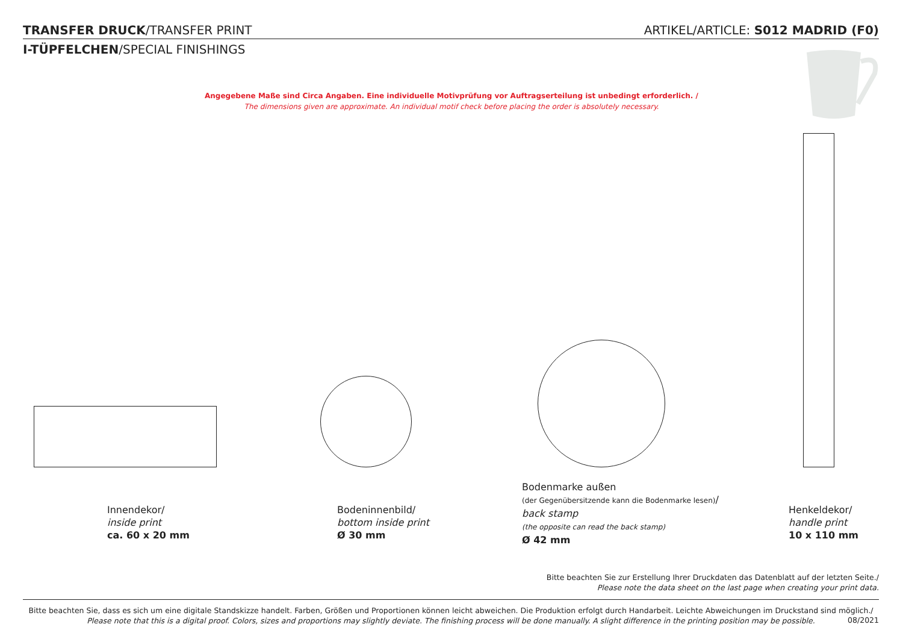TRANSFER DRUCK/TRANSFER PRINT ARTIKEL/ARTICLE: S012 MADRID (F0)
I-TÜPFELCHEN/SPECIAL FINISHINGS
Angegebene Maße sind Circa Angaben. Eine individuelle Motivprüfung vor Auftragserteilung ist unbedingt erforderlich. /
The dimensions given are approximate. An individual motif check before placing the order is absolutely necessary.
Innendekor/
inside print
ca. 60 x 20 mm
Bodeninnenbild/
bottom inside print
Ø 30 mm
Bodenmarke außen
(der Gegenübersitzende kann die Bodenmarke lesen)/
back stamp
(the opposite can read the back stamp)
Ø 42 mm
Henkeldekor/
handle print
10 x 110 mm
Bitte beachten Sie zur Erstellung Ihrer Druckdaten das Datenblatt auf der letzten Seite./
Please note the data sheet on the last page when creating your print data.
Bitte beachten Sie, dass es sich um eine digitale Standskizze handelt. Farben, Größen und Proportionen können leicht abweichen. Die Produktion erfolgt durch Handarbeit. Leichte Abweichungen im Druckstand sind möglich./
Please note that this is a digital proof. Colors, sizes and proportions may slightly deviate. The finishing process will be done manually. A slight difference in the printing position may be possible.
08/2021